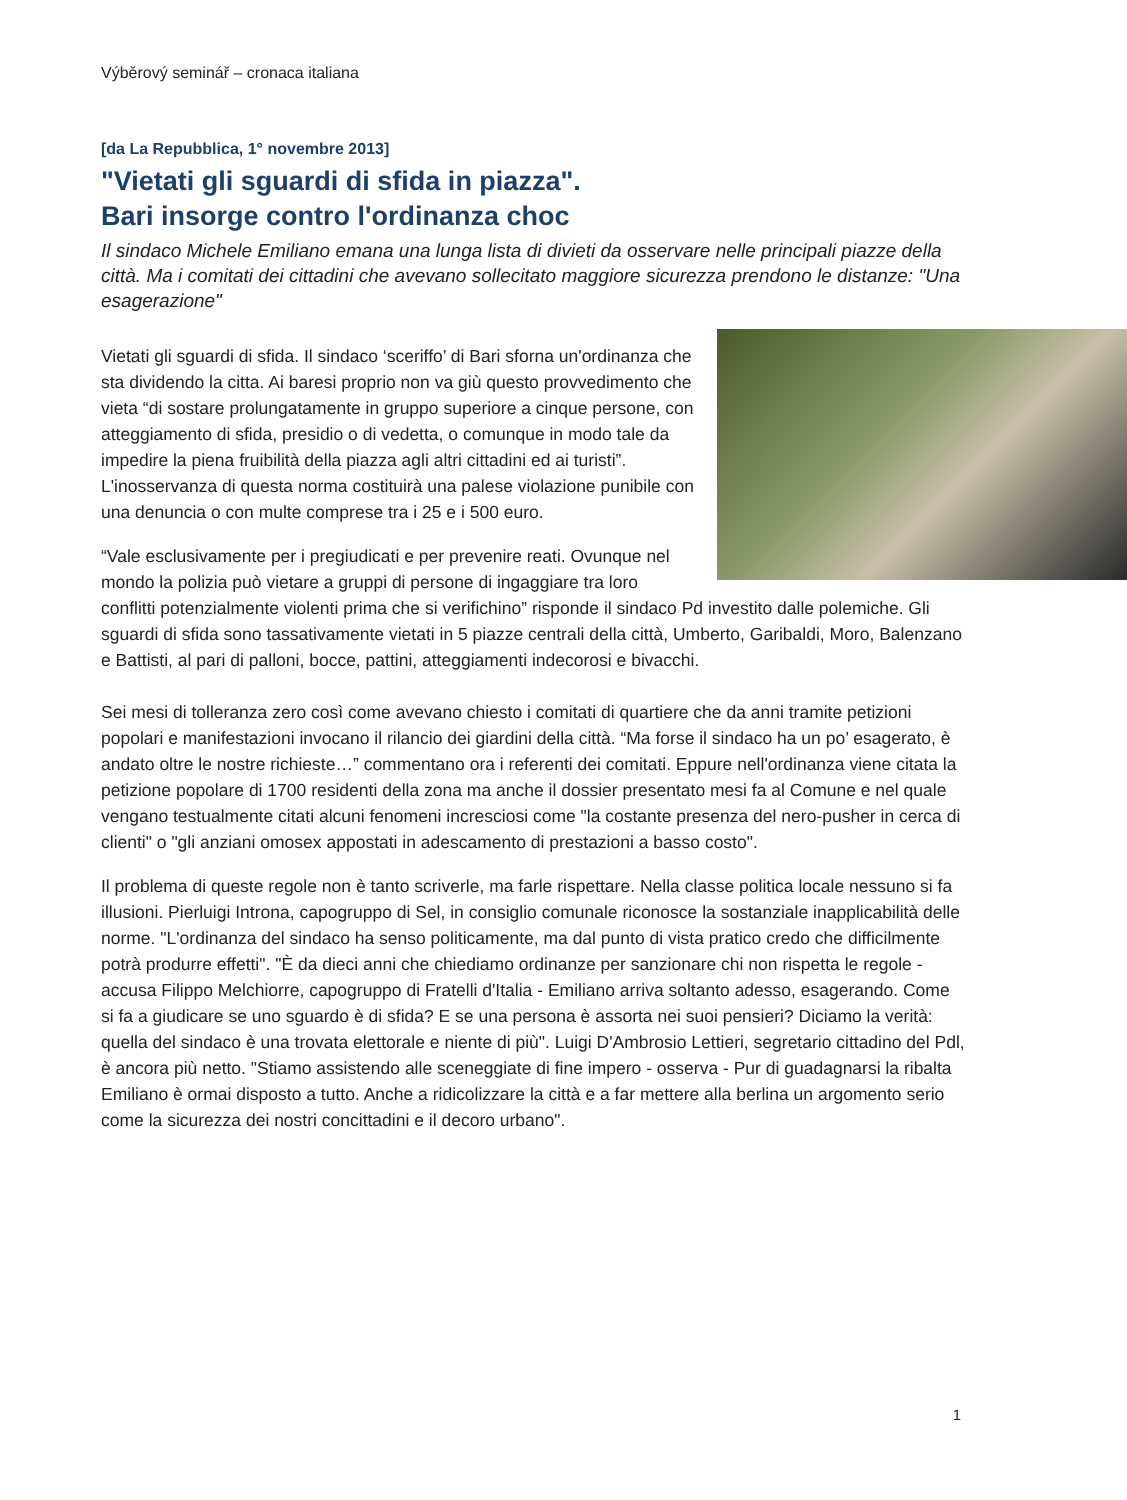Výběrový seminář – cronaca italiana
[da La Repubblica, 1° novembre 2013]
"Vietati gli sguardi di sfida in piazza".
Bari insorge contro l'ordinanza choc
Il sindaco Michele Emiliano emana una lunga lista di divieti da osservare nelle principali piazze della città. Ma i comitati dei cittadini che avevano sollecitato maggiore sicurezza prendono le distanze: "Una esagerazione"
Vietati gli sguardi di sfida. Il sindaco ‘sceriffo’ di Bari sforna un'ordinanza che sta dividendo la citta. Ai baresi proprio non va giù questo provvedimento che vieta “di sostare prolungatamente in gruppo superiore a cinque persone, con atteggiamento di sfida, presidio o di vedetta, o comunque in modo tale da impedire la piena fruibilità della piazza agli altri cittadini ed ai turisti”. L'inosservanza di questa norma costituirà una palese violazione punibile con una denuncia o con multe comprese tra i 25 e i 500 euro.
“Vale esclusivamente per i pregiudicati e per prevenire reati. Ovunque nel mondo la polizia può vietare a gruppi di persone di ingaggiare tra loro conflitti potenzialmente violenti prima che si verifichino” risponde il sindaco Pd investito dalle polemiche. Gli sguardi di sfida sono tassativamente vietati in 5 piazze centrali della città, Umberto, Garibaldi, Moro, Balenzano e Battisti, al pari di palloni, bocce, pattini, atteggiamenti indecorosi e bivacchi.
Sei mesi di tolleranza zero così come avevano chiesto i comitati di quartiere che da anni tramite petizioni popolari e manifestazioni invocano il rilancio dei giardini della città. “Ma forse il sindaco ha un po’ esagerato, è andato oltre le nostre richieste…” commentano ora i referenti dei comitati. Eppure nell'ordinanza viene citata la petizione popolare di 1700 residenti della zona ma anche il dossier presentato mesi fa al Comune e nel quale vengano testualmente citati alcuni fenomeni incresciosi come "la costante presenza del nero-pusher in cerca di clienti" o "gli anziani omosex appostati in adescamento di prestazioni a basso costo".
Il problema di queste regole non è tanto scriverle, ma farle rispettare. Nella classe politica locale nessuno si fa illusioni. Pierluigi Introna, capogruppo di Sel, in consiglio comunale riconosce la sostanziale inapplicabilità delle norme. "L'ordinanza del sindaco ha senso politicamente, ma dal punto di vista pratico credo che difficilmente potrà produrre effetti". "È da dieci anni che chiediamo ordinanze per sanzionare chi non rispetta le regole - accusa Filippo Melchiorre, capogruppo di Fratelli d'Italia - Emiliano arriva soltanto adesso, esagerando. Come si fa a giudicare se uno sguardo è di sfida? E se una persona è assorta nei suoi pensieri? Diciamo la verità: quella del sindaco è una trovata elettorale e niente di più". Luigi D'Ambrosio Lettieri, segretario cittadino del Pdl, è ancora più netto. "Stiamo assistendo alle sceneggiate di fine impero - osserva - Pur di guadagnarsi la ribalta Emiliano è ormai disposto a tutto. Anche a ridicolizzare la città e a far mettere alla berlina un argomento serio come la sicurezza dei nostri concittadini e il decoro urbano".
1